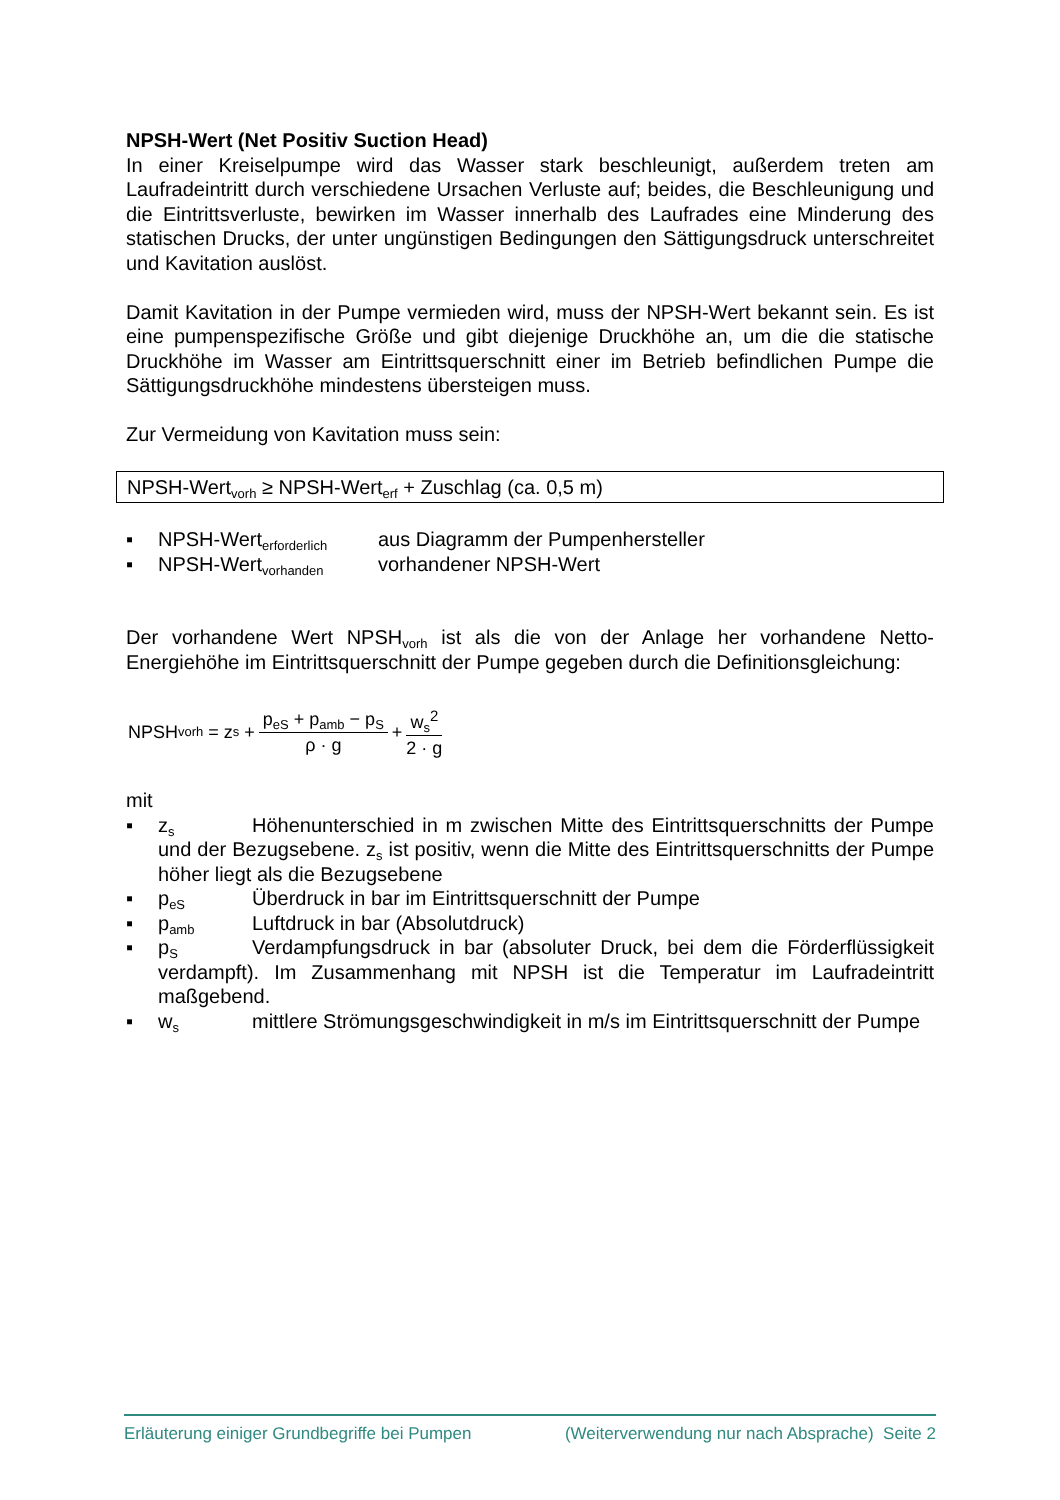NPSH-Wert (Net Positiv Suction Head)
In einer Kreiselpumpe wird das Wasser stark beschleunigt, außerdem treten am Laufradeintritt durch verschiedene Ursachen Verluste auf; beides, die Beschleuni­gung und die Eintrittsverluste, bewirken im Wasser innerhalb des Laufrades eine Minderung des statischen Drucks, der unter ungünstigen Bedingungen den Sätti­gungsdruck unterschreitet und Kavitation auslöst.
Damit Kavitation in der Pumpe vermieden wird, muss der NPSH-Wert bekannt sein. Es ist eine pumpenspezifische Größe und gibt diejenige Druckhöhe an, um die die statische Druckhöhe im Wasser am Eintrittsquerschnitt einer im Betrieb befindlichen Pumpe die Sättigungsdruckhöhe mindestens übersteigen muss.
Zur Vermeidung von Kavitation muss sein:
NPSH-Wert<sub>vorh</sub> ≥ NPSH-Wert<sub>erf</sub> + Zuschlag (ca. 0,5 m)
▪ NPSH-Wert<sub>erforderlich</sub> aus Diagramm der Pumpenhersteller
▪ NPSH-Wert<sub>vorhanden</sub> vorhandener NPSH-Wert
Der vorhandene Wert NPSH<sub>vorh</sub> ist als die von der Anlage her vorhandene Netto-Energiehöhe im Eintrittsquerschnitt der Pumpe gegeben durch die Definitionsglei­chung:
NPSH<sub>vorh</sub> = z<sub>s</sub> + p<sub>eS</sub> + p<sub>amb</sub> − p<sub>S</sub> ρ · g + w<sub>s</sub><sup>2</sup> 2 · g
mit
▪ z<sub>s</sub> Höhenunterschied in m zwischen Mitte des Eintrittsquerschnitts der Pumpe und der Bezugsebene. z<sub>s</sub> ist positiv, wenn die Mitte des Eintrittsquer­schnitts der Pumpe höher liegt als die Bezugsebene
▪ p<sub>eS</sub> Überdruck in bar im Eintrittsquerschnitt der Pumpe
▪ p<sub>amb</sub> Luftdruck in bar (Absolutdruck)
▪ p<sub>S</sub> Verdampfungsdruck in bar (absoluter Druck, bei dem die Förderflüssig­keit verdampft). Im Zusammenhang mit NPSH ist die Temperatur im Laufradein­tritt maßgebend.
▪ w<sub>s</sub> mittlere Strömungsgeschwindigkeit in m/s im Eintrittsquerschnitt der Pumpe
Erläuterung einiger Grundbegriffe bei Pumpen (Weiterverwendung nur nach Absprache) Seite 2